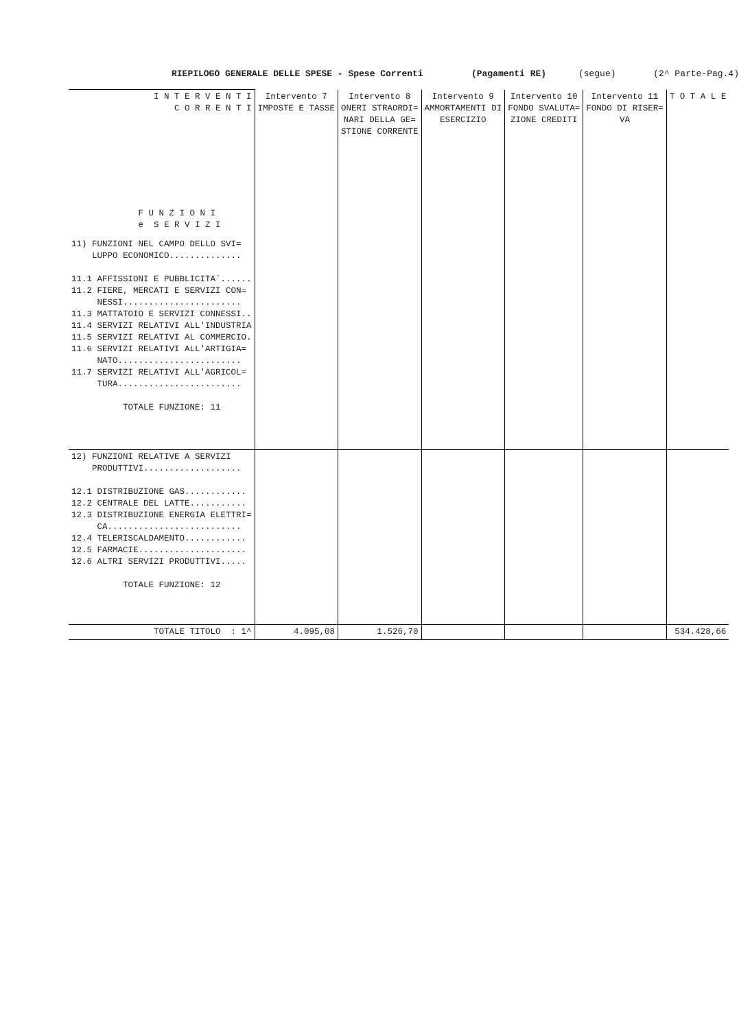RIEPILOGO GENERALE DELLE SPESE - Spese Correnti (Pagamenti RE) (segue) (2^ Parte-Pag.4)
| I N T E R V E N T I C O R R E N T I F U N Z I O N I e S E R V I Z I | Intervento 7 IMPOSTE E TASSE | Intervento 8 ONERI STRAORDI= NARI DELLA GE= STIONE CORRENTE | Intervento 9 AMMORTAMENTI DI ESERCIZIO | Intervento 10 FONDO SVALUTA= ZIONE CREDITI | Intervento 11 FONDO DI RISER= VA | T O T A L E |
| --- | --- | --- | --- | --- | --- | --- |
| 11) FUNZIONI NEL CAMPO DELLO SVI= LUPPO ECONOMICO.............. 11.1 AFFISSIONI E PUBBLICITA`...... 11.2 FIERE, MERCATI E SERVIZI CON= NESSI....................... 11.3 MATTATOIO E SERVIZI CONNESSI.. 11.4 SERVIZI RELATIVI ALL'INDUSTRIA 11.5 SERVIZI RELATIVI AL COMMERCIO. 11.6 SERVIZI RELATIVI ALL'ARTIGIA= NATO........................ 11.7 SERVIZI RELATIVI ALL'AGRICOL= TURA........................ TOTALE FUNZIONE: 11 | | | | | | |
| 12) FUNZIONI RELATIVE A SERVIZI PRODUTTIVI................... 12.1 DISTRIBUZIONE GAS............ 12.2 CENTRALE DEL LATTE........... 12.3 DISTRIBUZIONE ENERGIA ELETTRI= CA.......................... 12.4 TELERISCALDAMENTO............ 12.5 FARMACIE..................... 12.6 ALTRI SERVIZI PRODUTTIVI..... TOTALE FUNZIONE: 12 | | | | | | |
| TOTALE TITOLO : 1^ | 4.095,08 | 1.526,70 | | | | 534.428,66 |